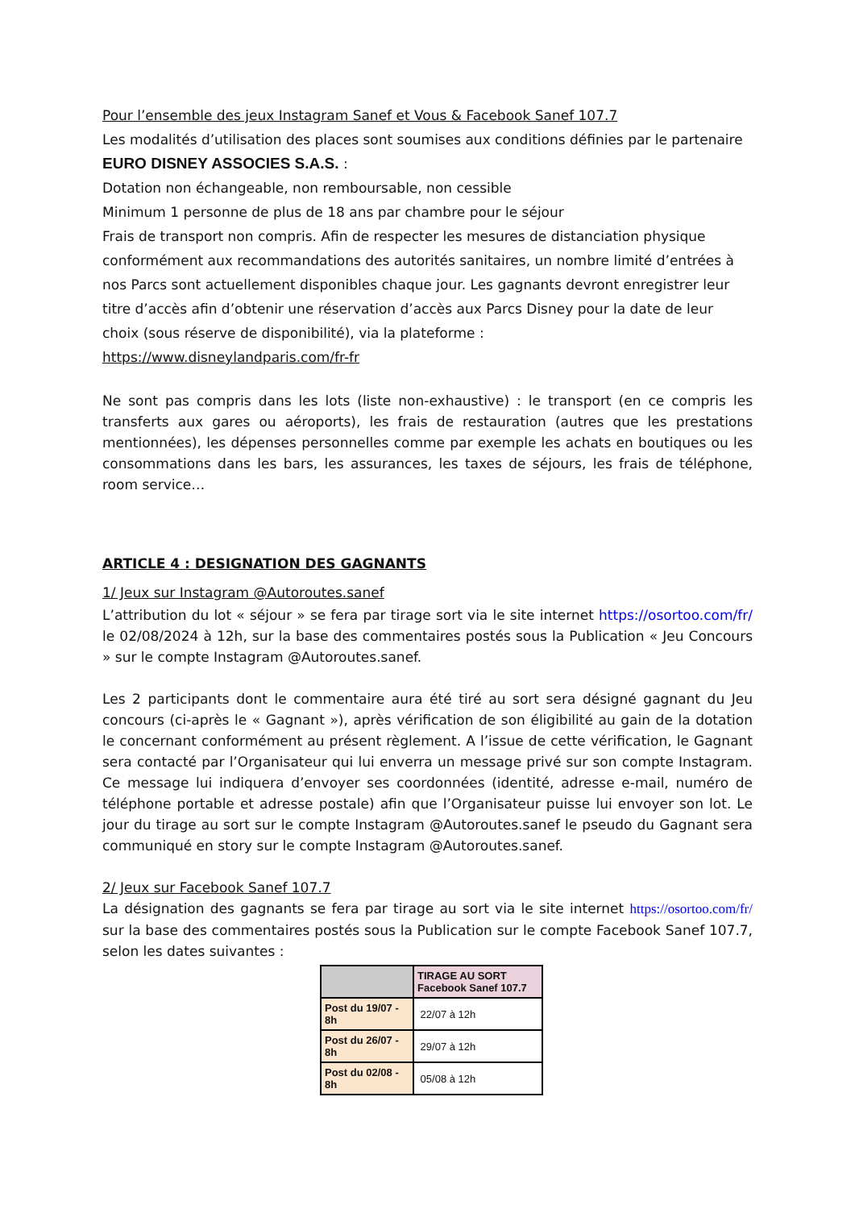Pour l’ensemble des jeux Instagram Sanef et Vous & Facebook Sanef 107.7
Les modalités d’utilisation des places sont soumises aux conditions définies par le partenaire
EURO DISNEY ASSOCIES S.A.S. :
Dotation non échangeable, non remboursable, non cessible
Minimum 1 personne de plus de 18 ans par chambre pour le séjour
Frais de transport non compris. Afin de respecter les mesures de distanciation physique conformément aux recommandations des autorités sanitaires, un nombre limité d’entrées à nos Parcs sont actuellement disponibles chaque jour. Les gagnants devront enregistrer leur titre d’accès afin d’obtenir une réservation d’accès aux Parcs Disney pour la date de leur choix (sous réserve de disponibilité), via la plateforme :
https://www.disneylandparis.com/fr-fr
Ne sont pas compris dans les lots (liste non-exhaustive) : le transport (en ce compris les transferts aux gares ou aéroports), les frais de restauration (autres que les prestations mentionnées), les dépenses personnelles comme par exemple les achats en boutiques ou les consommations dans les bars, les assurances, les taxes de séjours, les frais de téléphone, room service…
ARTICLE 4 : DESIGNATION DES GAGNANTS
1/ Jeux sur Instagram @Autoroutes.sanef
L’attribution du lot « séjour » se fera par tirage sort via le site internet https://osortoo.com/fr/ le 02/08/2024 à 12h, sur la base des commentaires postés sous la Publication « Jeu Concours » sur le compte Instagram @Autoroutes.sanef.
Les 2 participants dont le commentaire aura été tiré au sort sera désigné gagnant du Jeu concours (ci-après le « Gagnant »), après vérification de son éligibilité au gain de la dotation le concernant conformément au présent règlement. A l’issue de cette vérification, le Gagnant sera contacté par l’Organisateur qui lui enverra un message privé sur son compte Instagram. Ce message lui indiquera d’envoyer ses coordonnées (identité, adresse e-mail, numéro de téléphone portable et adresse postale) afin que l’Organisateur puisse lui envoyer son lot. Le jour du tirage au sort sur le compte Instagram @Autoroutes.sanef le pseudo du Gagnant sera communiqué en story sur le compte Instagram @Autoroutes.sanef.
2/ Jeux sur Facebook Sanef 107.7
La désignation des gagnants se fera par tirage au sort via le site internet https://osortoo.com/fr/ sur la base des commentaires postés sous la Publication sur le compte Facebook Sanef 107.7, selon les dates suivantes :
| | TIRAGE AU SORT Facebook Sanef 107.7 |
| --- | --- |
| Post du 19/07 - 8h | 22/07 à 12h |
| Post du 26/07 - 8h | 29/07 à 12h |
| Post du 02/08 - 8h | 05/08 à 12h |